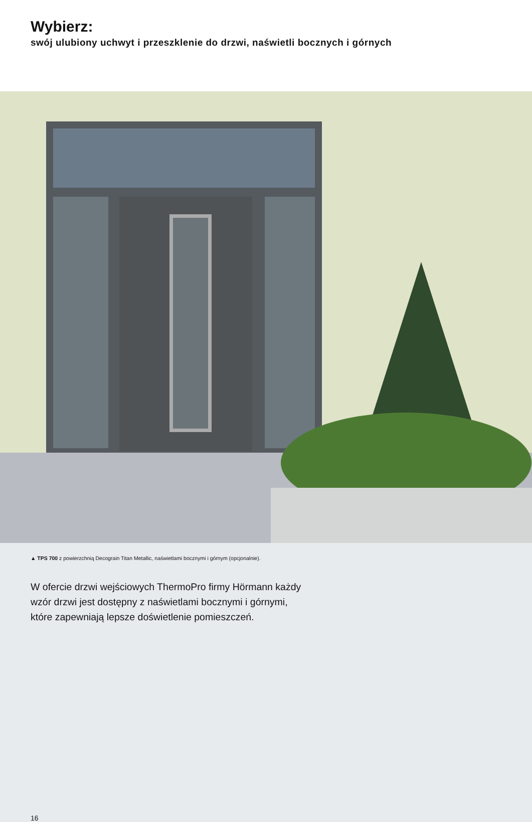Wybierz:
swój ulubiony uchwyt i przeszklenie do drzwi, naświetli bocznych i górnych
▲ TPS 700 z powierzchnią Decograin Titan Metallic, naświetlami bocznymi i górnym (opcjonalnie).
W ofercie drzwi wejściowych ThermoPro firmy Hörmann każdy
wzór drzwi jest dostępny z naświetlami bocznymi i górnymi,
które zapewniają lepsze doświetlenie pomieszczeń.
16